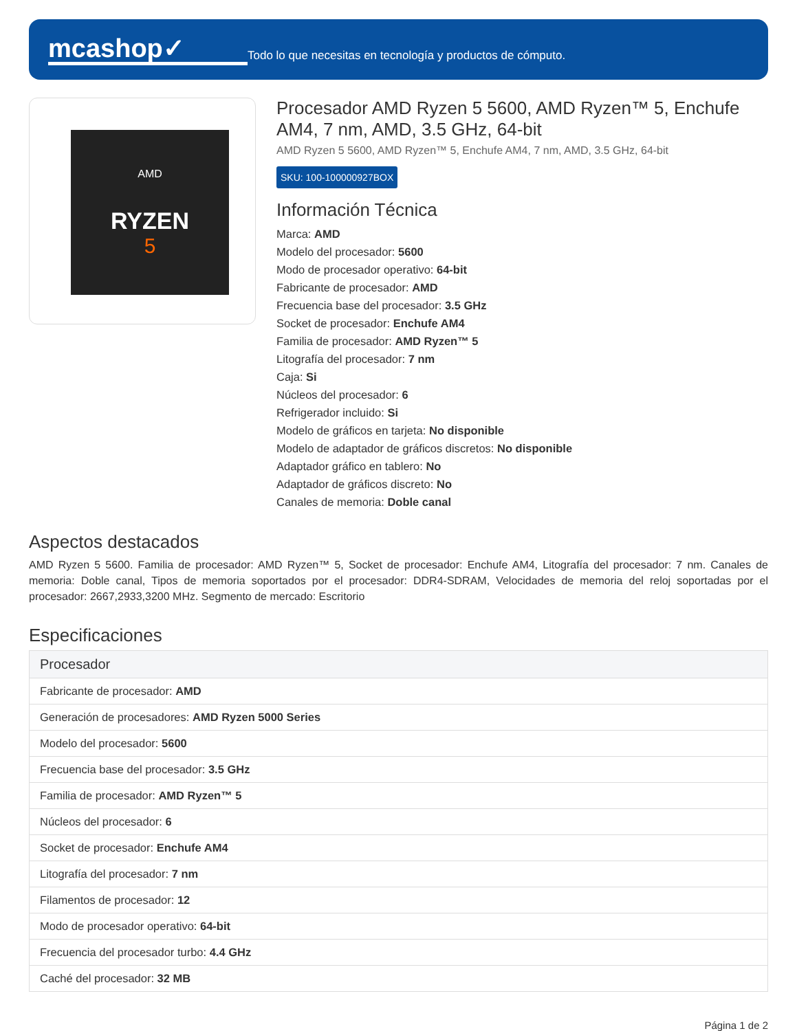mcashop✓
Todo lo que necesitas en tecnología y productos de cómputo.
AMD
RYZEN
5
Procesador AMD Ryzen 5 5600, AMD Ryzen™ 5, Enchufe AM4, 7 nm, AMD, 3.5 GHz, 64-bit
AMD Ryzen 5 5600, AMD Ryzen™ 5, Enchufe AM4, 7 nm, AMD, 3.5 GHz, 64-bit
SKU: 100-100000927BOX
Información Técnica
Marca: AMD
Modelo del procesador: 5600
Modo de procesador operativo: 64-bit
Fabricante de procesador: AMD
Frecuencia base del procesador: 3.5 GHz
Socket de procesador: Enchufe AM4
Familia de procesador: AMD Ryzen™ 5
Litografía del procesador: 7 nm
Caja: Si
Núcleos del procesador: 6
Refrigerador incluido: Si
Modelo de gráficos en tarjeta: No disponible
Modelo de adaptador de gráficos discretos: No disponible
Adaptador gráfico en tablero: No
Adaptador de gráficos discreto: No
Canales de memoria: Doble canal
Aspectos destacados
AMD Ryzen 5 5600. Familia de procesador: AMD Ryzen™ 5, Socket de procesador: Enchufe AM4, Litografía del procesador: 7 nm. Canales de memoria: Doble canal, Tipos de memoria soportados por el procesador: DDR4-SDRAM, Velocidades de memoria del reloj soportadas por el procesador: 2667,2933,3200 MHz. Segmento de mercado: Escritorio
Especificaciones
| Procesador |
| --- |
| Fabricante de procesador: AMD |
| Generación de procesadores: AMD Ryzen 5000 Series |
| Modelo del procesador: 5600 |
| Frecuencia base del procesador: 3.5 GHz |
| Familia de procesador: AMD Ryzen™ 5 |
| Núcleos del procesador: 6 |
| Socket de procesador: Enchufe AM4 |
| Litografía del procesador: 7 nm |
| Filamentos de procesador: 12 |
| Modo de procesador operativo: 64-bit |
| Frecuencia del procesador turbo: 4.4 GHz |
| Caché del procesador: 32 MB |
Página 1 de 2